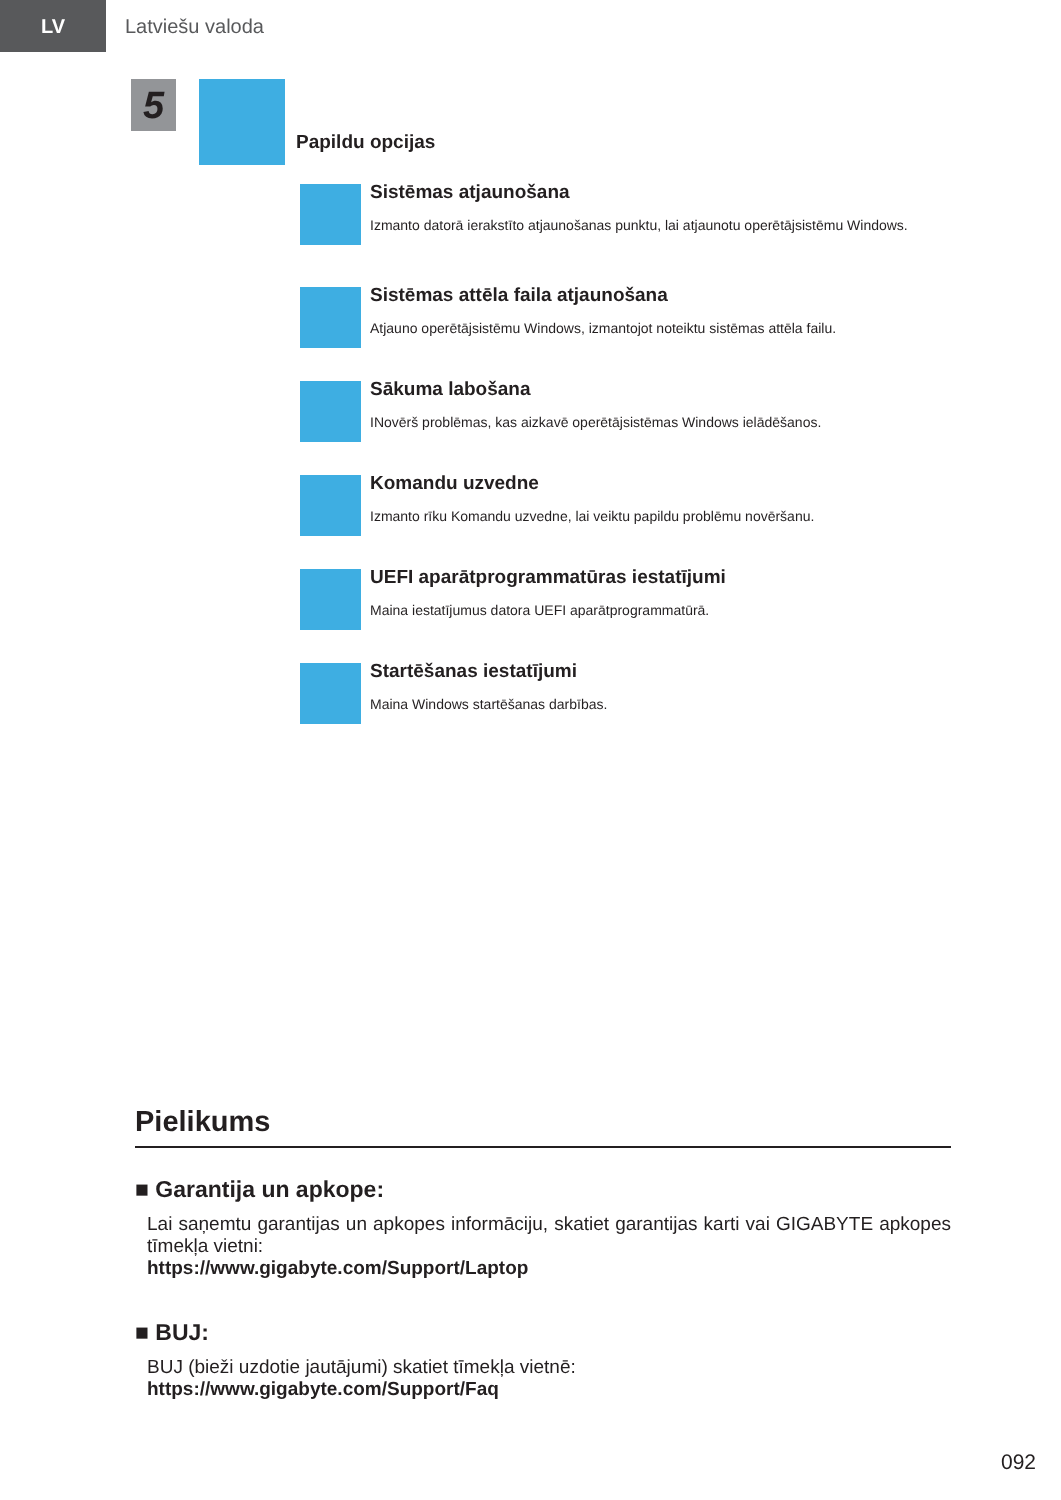LV
Latviešu valoda
5
Papildu opcijas
Sistēmas atjaunošana
Izmanto datorā ierakstīto atjaunošanas punktu, lai atjaunotu operētājsistēmu Windows.
Sistēmas attēla faila atjaunošana
Atjauno operētājsistēmu Windows, izmantojot noteiktu sistēmas attēla failu.
Sākuma labošana
INovērš problēmas, kas aizkavē operētājsistēmas Windows ielādēšanos.
Komandu uzvedne
Izmanto rīku Komandu uzvedne, lai veiktu papildu problēmu novēršanu.
UEFI aparātprogrammatūras iestatījumi
Maina iestatījumus datora UEFI aparātprogrammatūrā.
Startēšanas iestatījumi
Maina Windows startēšanas darbības.
Pielikums
■ Garantija un apkope:
Lai saņemtu garantijas un apkopes informāciju, skatiet garantijas karti vai GIGABYTE apkopes tīmekļa vietni:
https://www.gigabyte.com/Support/Laptop
■ BUJ:
BUJ (bieži uzdotie jautājumi) skatiet tīmekļa vietnē:
https://www.gigabyte.com/Support/Faq
092